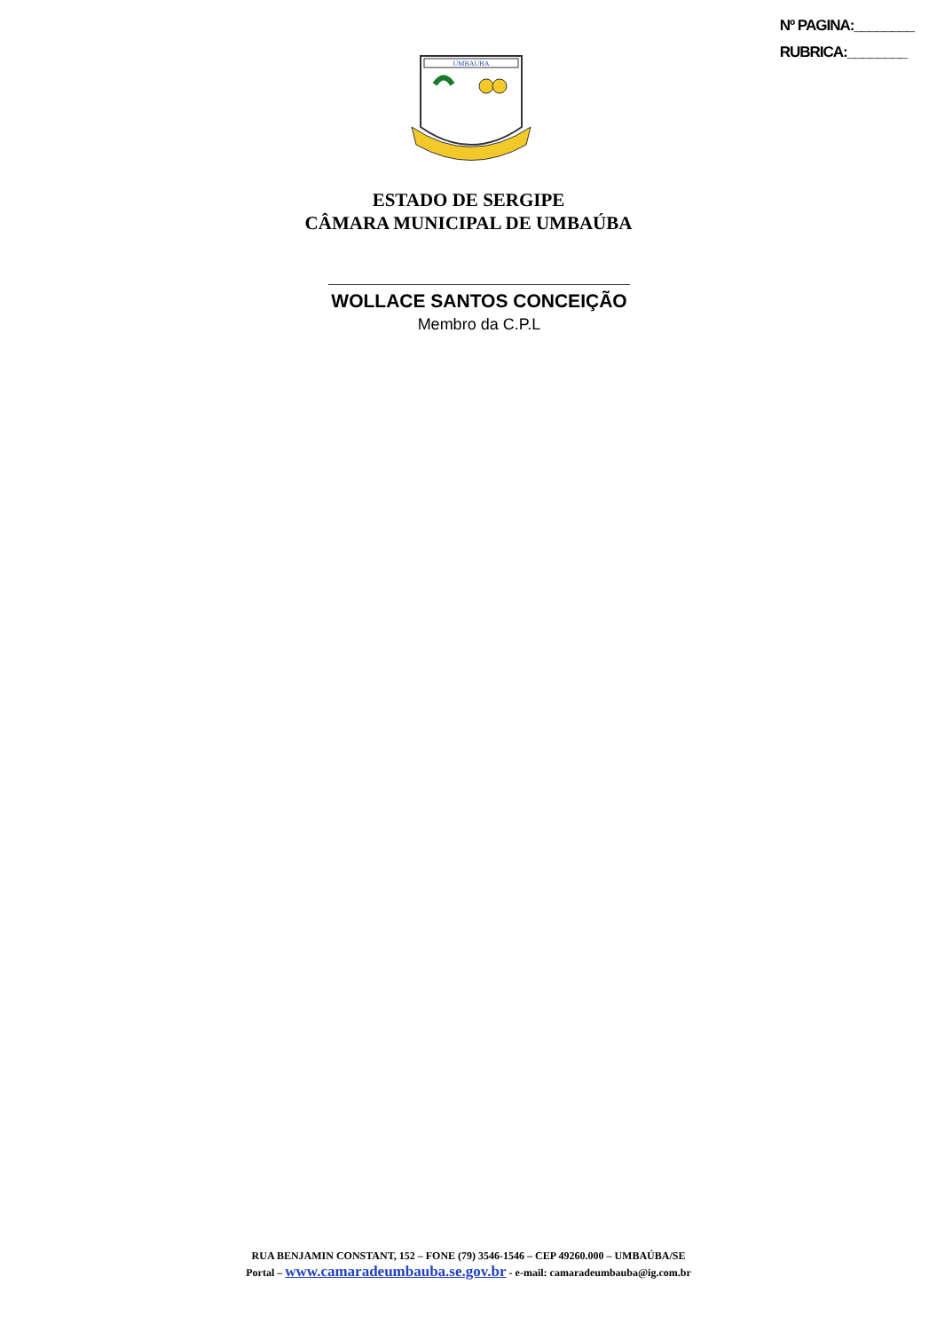Nº PAGINA:________
RUBRICA:________
UMBAUBA
ESTADO DE SERGIPE
CÂMARA MUNICIPAL DE UMBAÚBA
WOLLACE SANTOS CONCEIÇÃO
Membro da C.P.L
RUA BENJAMIN CONSTANT, 152 – FONE (79) 3546-1546 – CEP 49260.000 – UMBAÚBA/SE
Portal – www.camaradeumbauba.se.gov.br - e-mail: camaradeumbauba@ig.com.br